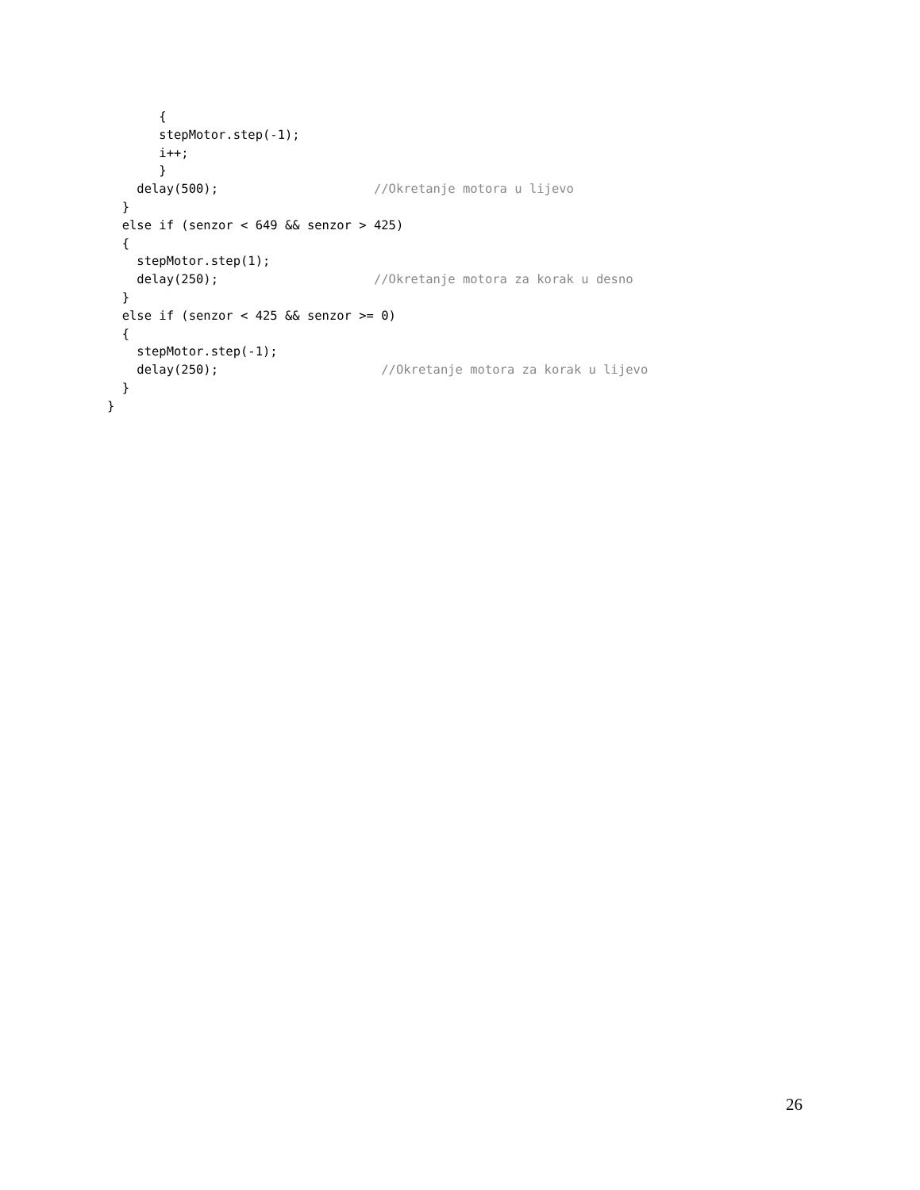{
       stepMotor.step(-1);
       i++;
       }
    delay(500);                     //Okretanje motora u lijevo
  }
  else if (senzor < 649 && senzor > 425)
  {
    stepMotor.step(1);
    delay(250);                     //Okretanje motora za korak u desno
  }
  else if (senzor < 425 && senzor >= 0)
  {
    stepMotor.step(-1);
    delay(250);                      //Okretanje motora za korak u lijevo
  }
}
26